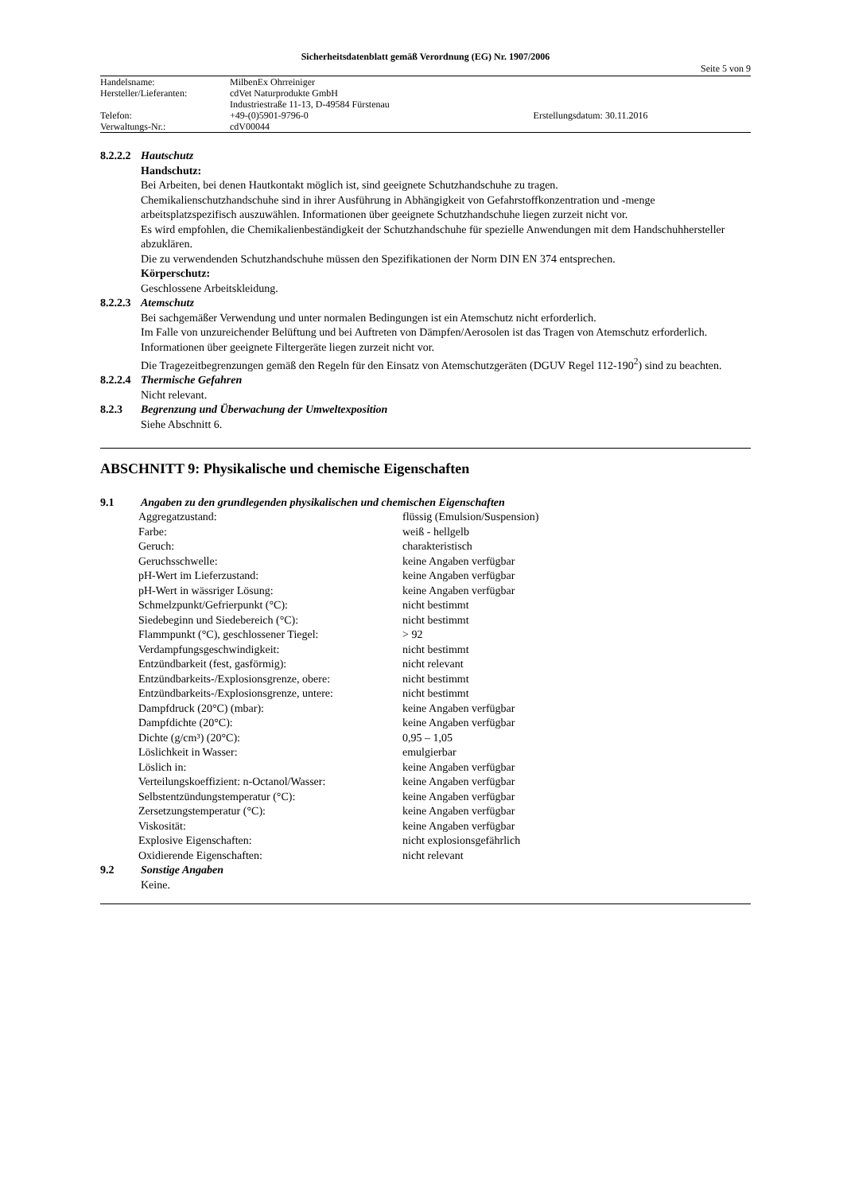Sicherheitsdatenblatt gemäß Verordnung (EG) Nr. 1907/2006
Seite 5 von 9
| Handelsname: | MilbenEx Ohrreiniger | |
| Hersteller/Lieferanten: | cdVet Naturprodukte GmbH | |
| | Industriestraße 11-13, D-49584 Fürstenau | |
| Telefon: | +49-(0)5901-9796-0 | Erstellungsdatum: 30.11.2016 |
| Verwaltungs-Nr.: | cdV00044 | |
8.2.2.2 Hautschutz
Handschutz:
Bei Arbeiten, bei denen Hautkontakt möglich ist, sind geeignete Schutzhandschuhe zu tragen.
Chemikalienschutzhandschuhe sind in ihrer Ausführung in Abhängigkeit von Gefahrstoffkonzentration und -menge arbeitsplatzspezifisch auszuwählen. Informationen über geeignete Schutzhandschuhe liegen zurzeit nicht vor.
Es wird empfohlen, die Chemikalienbeständigkeit der Schutzhandschuhe für spezielle Anwendungen mit dem Handschuhhersteller abzuklären.
Die zu verwendenden Schutzhandschuhe müssen den Spezifikationen der Norm DIN EN 374 entsprechen.
Körperschutz:
Geschlossene Arbeitskleidung.
8.2.2.3 Atemschutz
Bei sachgemäßer Verwendung und unter normalen Bedingungen ist ein Atemschutz nicht erforderlich.
Im Falle von unzureichender Belüftung und bei Auftreten von Dämpfen/Aerosolen ist das Tragen von Atemschutz erforderlich. Informationen über geeignete Filtergeräte liegen zurzeit nicht vor.
Die Tragezeitbegrenzungen gemäß den Regeln für den Einsatz von Atemschutzgeräten (DGUV Regel 112-190<sup>2</sup>) sind zu beachten.
8.2.2.4 Thermische Gefahren
Nicht relevant.
8.2.3 Begrenzung und Überwachung der Umweltexposition
Siehe Abschnitt 6.
ABSCHNITT 9: Physikalische und chemische Eigenschaften
9.1 Angaben zu den grundlegenden physikalischen und chemischen Eigenschaften
| Aggregatzustand: | flüssig (Emulsion/Suspension) |
| Farbe: | weiß - hellgelb |
| Geruch: | charakteristisch |
| Geruchsschwelle: | keine Angaben verfügbar |
| pH-Wert im Lieferzustand: | keine Angaben verfügbar |
| pH-Wert in wässriger Lösung: | keine Angaben verfügbar |
| Schmelzpunkt/Gefrierpunkt (°C): | nicht bestimmt |
| Siedebeginn und Siedebereich (°C): | nicht bestimmt |
| Flammpunkt (°C), geschlossener Tiegel: | > 92 |
| Verdampfungsgeschwindigkeit: | nicht bestimmt |
| Entzündbarkeit (fest, gasförmig): | nicht relevant |
| Entzündbarkeits-/Explosionsgrenze, obere: | nicht bestimmt |
| Entzündbarkeits-/Explosionsgrenze, untere: | nicht bestimmt |
| Dampfdruck (20°C) (mbar): | keine Angaben verfügbar |
| Dampfdichte (20°C): | keine Angaben verfügbar |
| Dichte (g/cm³) (20°C): | 0,95 – 1,05 |
| Löslichkeit in Wasser: | emulgierbar |
| Löslich in: | keine Angaben verfügbar |
| Verteilungskoeffizient: n-Octanol/Wasser: | keine Angaben verfügbar |
| Selbstentzündungstemperatur (°C): | keine Angaben verfügbar |
| Zersetzungstemperatur (°C): | keine Angaben verfügbar |
| Viskosität: | keine Angaben verfügbar |
| Explosive Eigenschaften: | nicht explosionsgefährlich |
| Oxidierende Eigenschaften: | nicht relevant |
9.2 Sonstige Angaben
Keine.